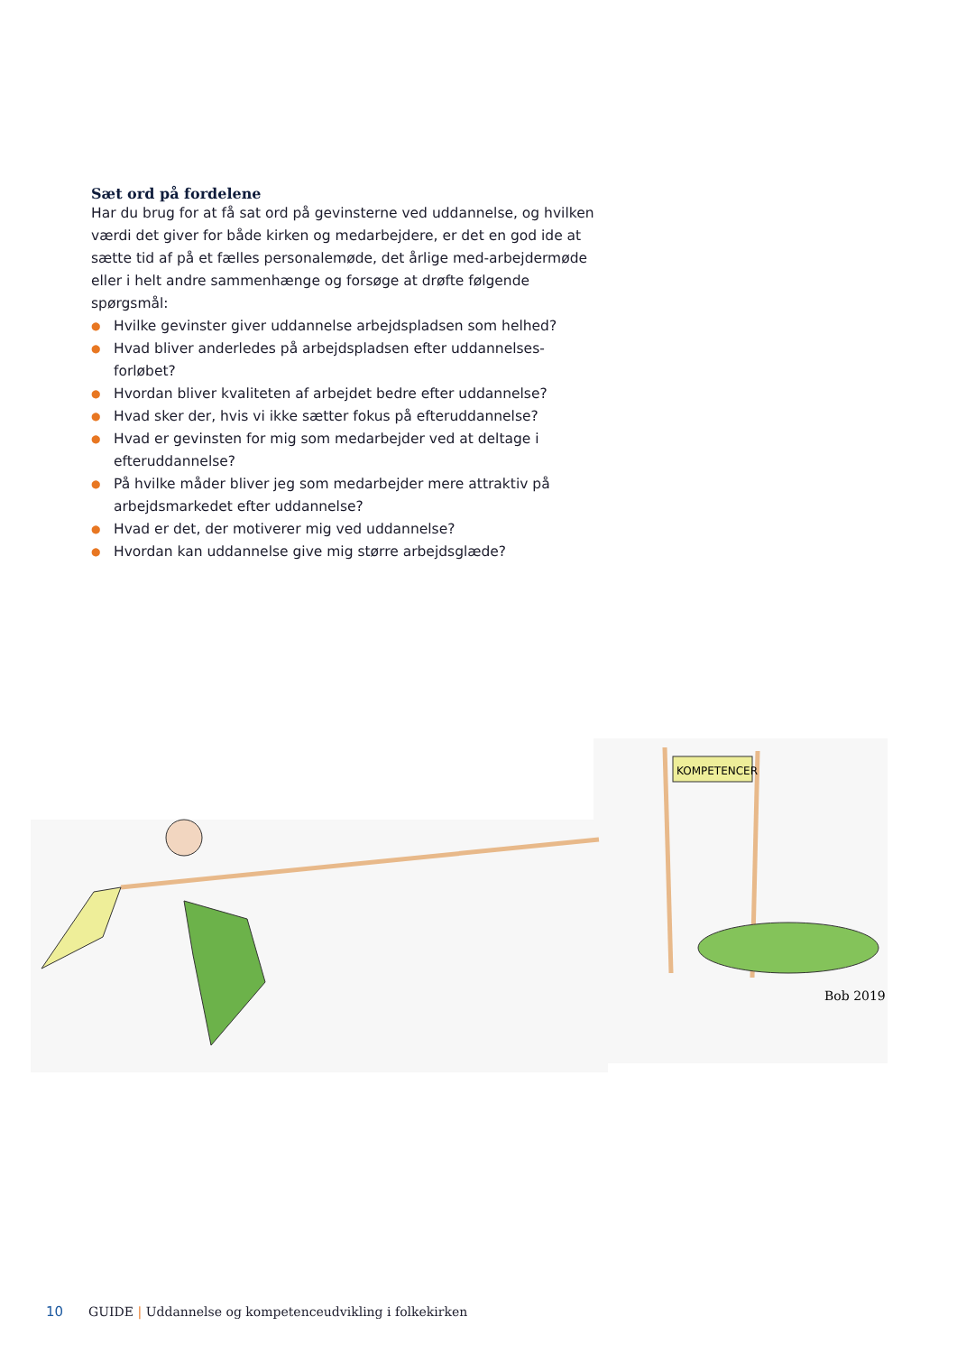Sæt ord på fordelene
Har du brug for at få sat ord på gevinsterne ved uddannelse, og hvilken værdi det giver for både kirken og medarbejdere, er det en god ide at sætte tid af på et fælles personalemøde, det årlige med-arbejdermøde eller i helt andre sammenhænge og forsøge at drøfte følgende spørgsmål:
● Hvilke gevinster giver uddannelse arbejdspladsen som helhed?
● Hvad bliver anderledes på arbejdspladsen efter uddannelses-forløbet?
● Hvordan bliver kvaliteten af arbejdet bedre efter uddannelse?
● Hvad sker der, hvis vi ikke sætter fokus på efteruddannelse?
● Hvad er gevinsten for mig som medarbejder ved at deltage i efteruddannelse?
● På hvilke måder bliver jeg som medarbejder mere attraktiv på arbejdsmarkedet efter uddannelse?
● Hvad er det, der motiverer mig ved uddannelse?
● Hvordan kan uddannelse give mig større arbejdsglæde?
KOMPETENCER
Bob 2019
10 GUIDE | Uddannelse og kompetenceudvikling i folkekirken